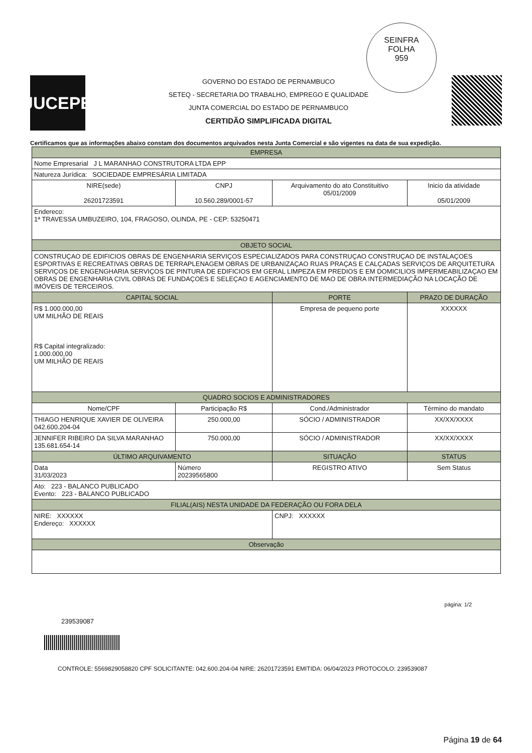SEINFRA
FOLHA
959
JUCEPE
GOVERNO DO ESTADO DE PERNAMBUCO
SETEQ - SECRETARIA DO TRABALHO, EMPREGO E QUALIDADE
JUNTA COMERCIAL DO ESTADO DE PERNAMBUCO
CERTIDÃO SIMPLIFICADA DIGITAL
Certificamos que as informações abaixo constam dos documentos arquivados nesta Junta Comercial e são vigentes na data de sua expedição.
| EMPRESA | | | |
| --- | --- | --- | --- |
| Nome Empresarial J L MARANHAO CONSTRUTORA LTDA EPP | | | |
| Natureza Jurídica: SOCIEDADE EMPRESÁRIA LIMITADA | | | |
| NIRE(sede) 26201723591 | CNPJ 10.560.289/0001-57 | Arquivamento do ato Constituitivo 05/01/2009 | Inicio da atividade 05/01/2009 |
| Endereco: 1ª TRAVESSA UMBUZEIRO, 104, FRAGOSO, OLINDA, PE - CEP: 53250471 | | | |
| OBJETO SOCIAL | | | |
| CONSTRUÇAO DE EDIFICIOS OBRAS DE ENGENHARIA SERVIÇOS ESPECIALIZADOS PARA CONSTRUÇAO CONSTRUÇAO DE INSTALAÇOES ESPORTIVAS E RECREATIVAS OBRAS DE TERRAPLENAGEM OBRAS DE URBANIZAÇAO RUAS PRAÇAS E CALÇADAS SERVIÇOS DE ARQUITETURA SERVIÇOS DE ENGENGHARIA SERVIÇOS DE PINTURA DE EDIFICIOS EM GERAL LIMPEZA EM PREDIOS E EM DOMICILIOS IMPERMEABILIZAÇAO EM OBRAS DE ENGENHARIA CIVIL OBRAS DE FUNDAÇOES E SELEÇAO E AGENCIAMENTO DE MAO DE OBRA INTERMEDIAÇÃO NA LOCAÇÃO DE IMÓVEIS DE TERCEIROS. | | | |
| CAPITAL SOCIAL | | PORTE | PRAZO DE DURAÇÃO |
| R$ 1.000.000,00 UM MILHÃO DE REAIS R$ Capital integralizado: 1.000.000,00 UM MILHÃO DE REAIS | | Empresa de pequeno porte | XXXXXX |
| QUADRO SOCIOS E ADMINISTRADORES | | | |
| Nome/CPF | Participação R$ | Cond./Administrador | Término do mandato |
| THIAGO HENRIQUE XAVIER DE OLIVEIRA 042.600.204-04 | 250.000,00 | SÓCIO / ADMINISTRADOR | XX/XX/XXXX |
| JENNIFER RIBEIRO DA SILVA MARANHAO 135.681.654-14 | 750.000,00 | SÓCIO / ADMINISTRADOR | XX/XX/XXXX |
| ÚLTIMO ARQUIVAMENTO | | SITUAÇÃO | STATUS |
| Data 31/03/2023 | Número 20239565800 | REGISTRO ATIVO | Sem Status |
| Ato: 223 - BALANCO PUBLICADO Evento: 223 - BALANCO PUBLICADO | | | |
| FILIAL(AIS) NESTA UNIDADE DA FEDERAÇÃO OU FORA DELA | | | |
| NIRE: XXXXXX Endereço: XXXXXX | | CNPJ: XXXXXX | |
| Observação | | | |
página: 1/2
239539087
CONTROLE: 5569829058820 CPF SOLICITANTE: 042.600.204-04 NIRE: 26201723591 EMITIDA: 06/04/2023 PROTOCOLO: 239539087
Página 19 de 64